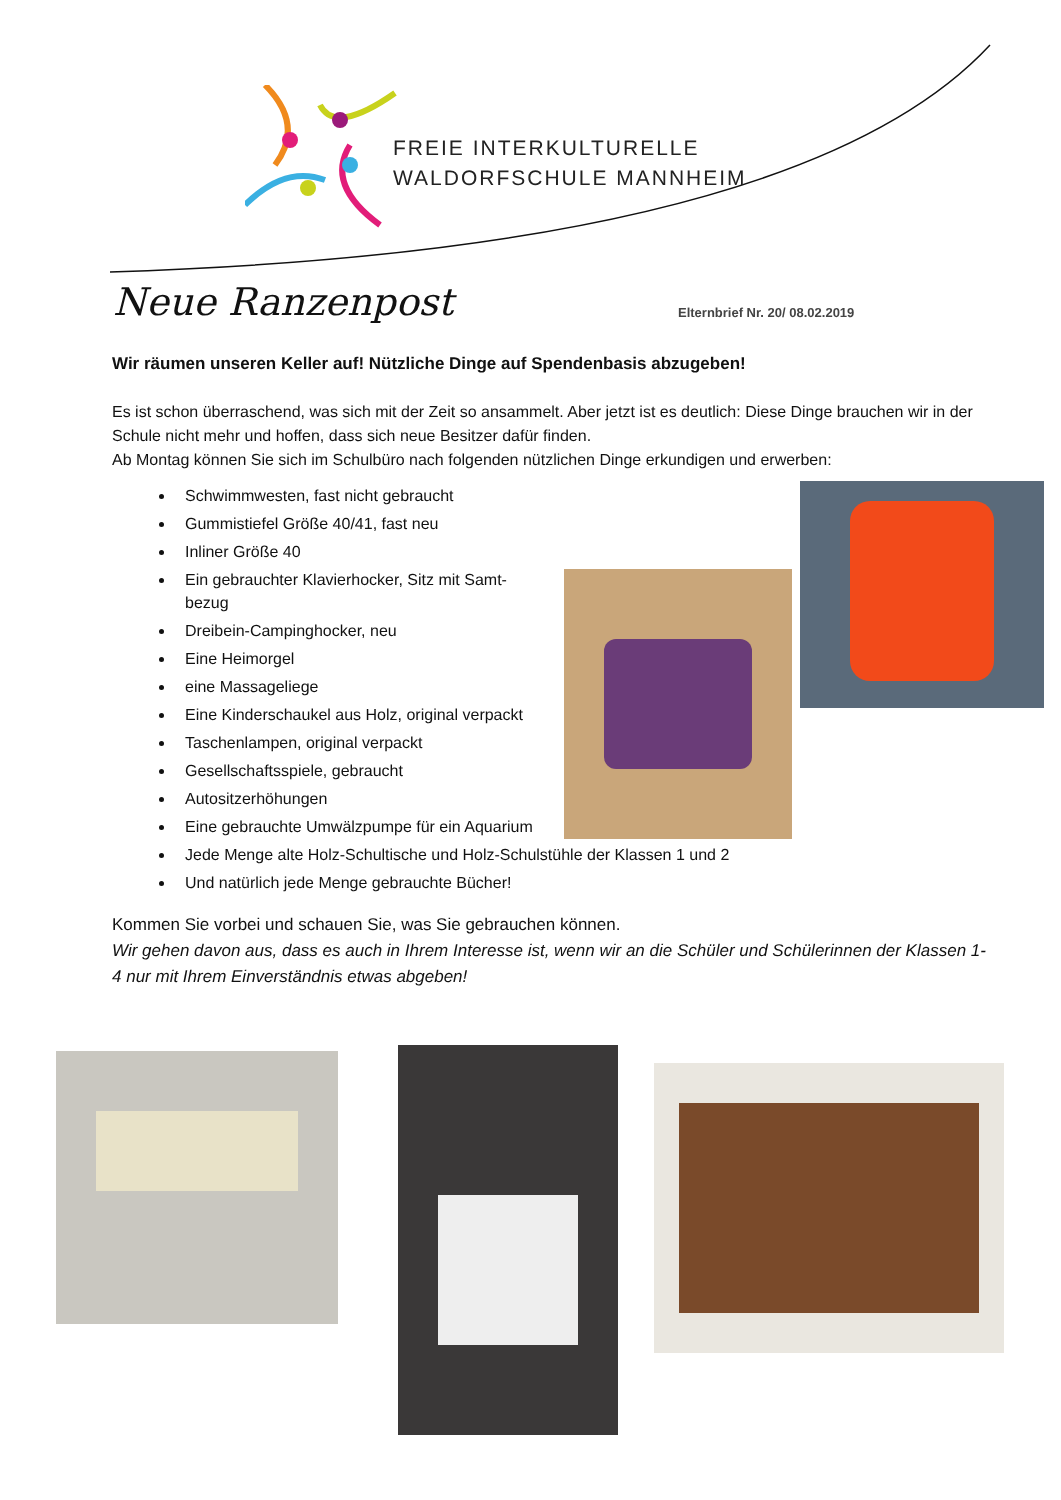FREIE INTERKULTURELLE
WALDORFSCHULE MANNHEIM
Neue Ranzenpost Elternbrief Nr. 20/ 08.02.2019
Wir räumen unseren Keller auf! Nützliche Dinge auf Spendenbasis abzugeben!
Es ist schon überraschend, was sich mit der Zeit so ansammelt. Aber jetzt ist es deutlich: Diese Dinge brauchen wir in der Schule nicht mehr und hoffen, dass sich neue Besitzer dafür finden.
Ab Montag können Sie sich im Schulbüro nach folgenden nützlichen Dinge erkundigen und erwerben:
Schwimmwesten, fast nicht gebraucht
Gummistiefel Größe 40/41, fast neu
Inliner Größe 40
Ein gebrauchter Klavierhocker, Sitz mit Samt-bezug
Dreibein-Campinghocker, neu
Eine Heimorgel
eine Massageliege
Eine Kinderschaukel aus Holz, original verpackt
Taschenlampen, original verpackt
Gesellschaftsspiele, gebraucht
Autositzerhöhungen
Eine gebrauchte Umwälzpumpe für ein Aquarium
Jede Menge alte Holz-Schultische und Holz-Schulstühle der Klassen 1 und 2
Und natürlich jede Menge gebrauchte Bücher!
Kommen Sie vorbei und schauen Sie, was Sie gebrauchen können.
Wir gehen davon aus, dass es auch in Ihrem Interesse ist, wenn wir an die Schüler und Schülerinnen der Klassen 1-4 nur mit Ihrem Einverständnis etwas abgeben!